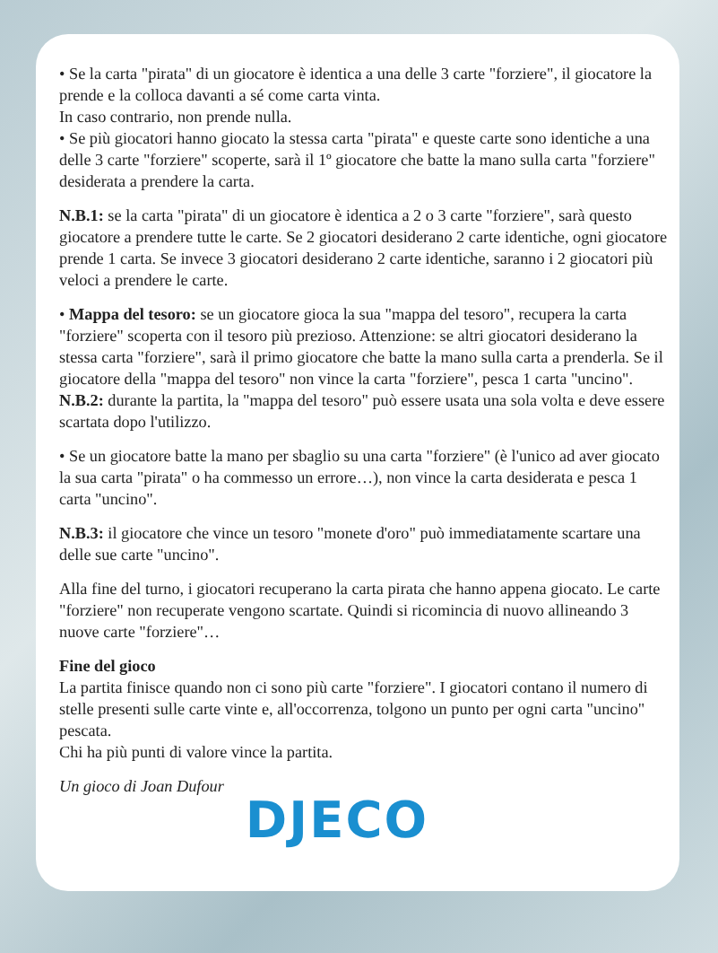• Se la carta "pirata" di un giocatore è identica a una delle 3 carte "forziere", il giocatore la prende e la colloca davanti a sé come carta vinta.
In caso contrario, non prende nulla.
• Se più giocatori hanno giocato la stessa carta "pirata" e queste carte sono identiche a una delle 3 carte "forziere" scoperte, sarà il 1º giocatore che batte la mano sulla carta "forziere" desiderata a prendere la carta.
N.B.1: se la carta "pirata" di un giocatore è identica a 2 o 3 carte "forziere", sarà questo giocatore a prendere tutte le carte. Se 2 giocatori desiderano 2 carte identiche, ogni giocatore prende 1 carta. Se invece 3 giocatori desiderano 2 carte identiche, saranno i 2 giocatori più veloci a prendere le carte.
• Mappa del tesoro: se un giocatore gioca la sua "mappa del tesoro", recupera la carta "forziere" scoperta con il tesoro più prezioso. Attenzione: se altri giocatori desiderano la stessa carta "forziere", sarà il primo giocatore che batte la mano sulla carta a prenderla. Se il giocatore della "mappa del tesoro" non vince la carta "forziere", pesca 1 carta "uncino".
N.B.2: durante la partita, la "mappa del tesoro" può essere usata una sola volta e deve essere scartata dopo l'utilizzo.
• Se un giocatore batte la mano per sbaglio su una carta "forziere" (è l'unico ad aver giocato la sua carta "pirata" o ha commesso un errore…), non vince la carta desiderata e pesca 1 carta "uncino".
N.B.3: il giocatore che vince un tesoro "monete d'oro" può immediatamente scartare una delle sue carte "uncino".
Alla fine del turno, i giocatori recuperano la carta pirata che hanno appena giocato. Le carte "forziere" non recuperate vengono scartate. Quindi si ricomincia di nuovo allineando 3 nuove carte "forziere"…
Fine del gioco
La partita finisce quando non ci sono più carte "forziere". I giocatori contano il numero di stelle presenti sulle carte vinte e, all'occorrenza, tolgono un punto per ogni carta "uncino" pescata.
Chi ha più punti di valore vince la partita.
Un gioco di Joan Dufour
DJECO